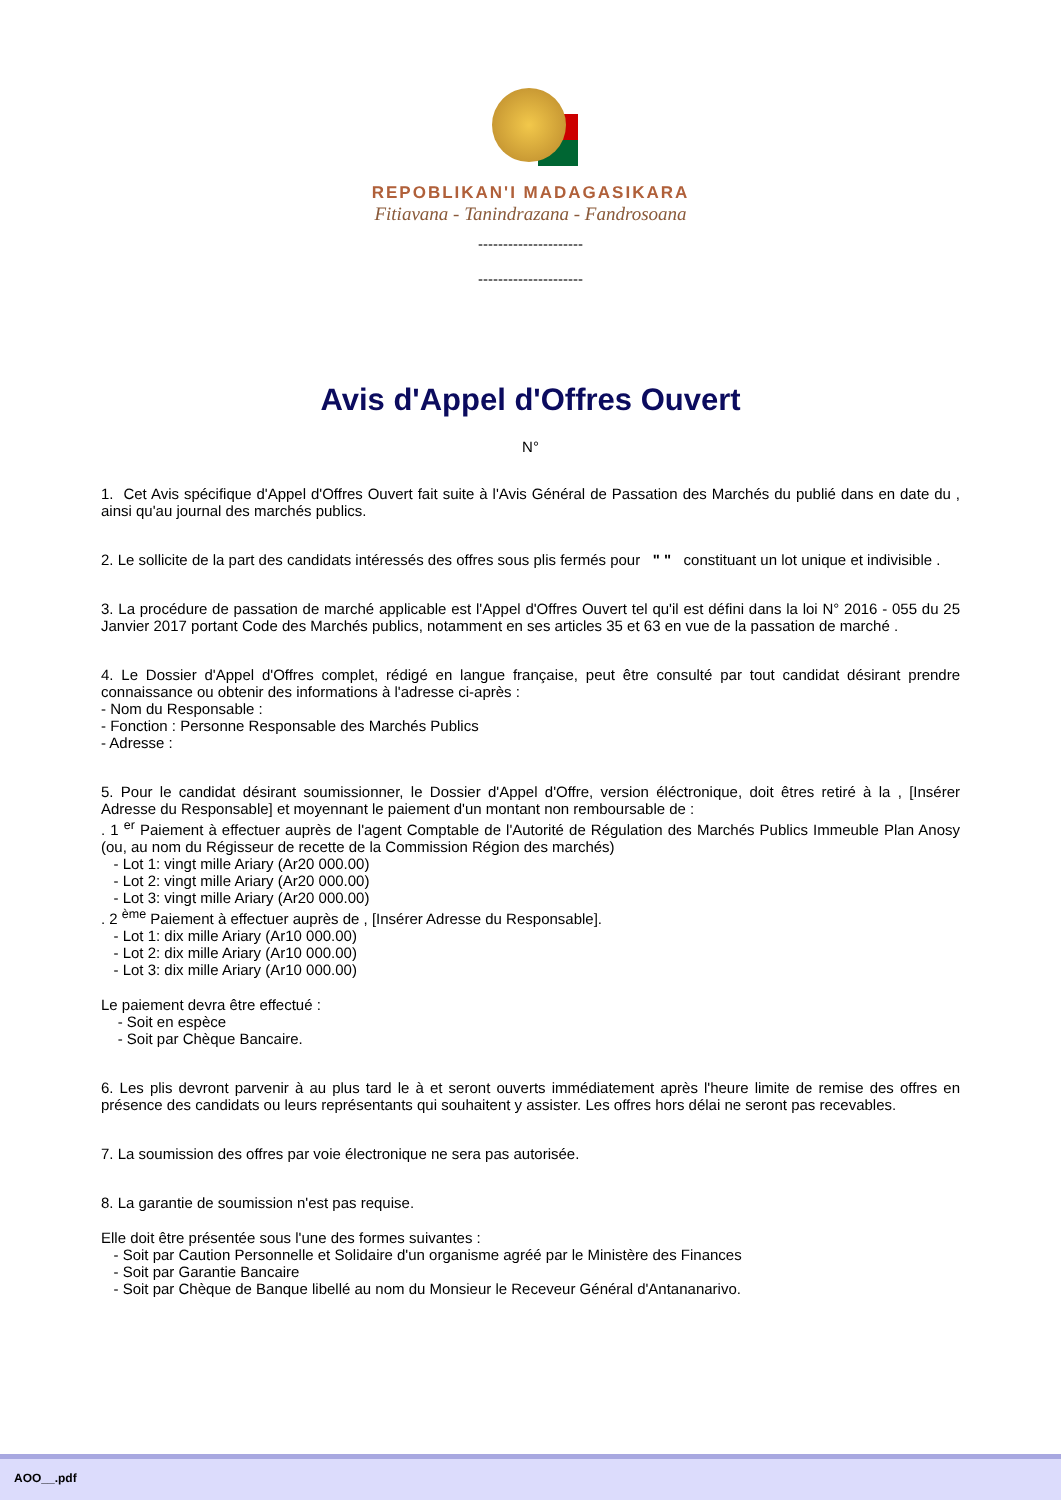REPOBLIKAN'I MADAGASIKARA
Fitiavana - Tanindrazana - Fandrosoana
---------------------
---------------------
Avis d'Appel d'Offres Ouvert
N°
1. Cet Avis spécifique d'Appel d'Offres Ouvert fait suite à l'Avis Général de Passation des Marchés du publié dans en date du , ainsi qu'au journal des marchés publics.
2. Le sollicite de la part des candidats intéressés des offres sous plis fermés pour " " constituant un lot unique et indivisible .
3. La procédure de passation de marché applicable est l'Appel d'Offres Ouvert tel qu'il est défini dans la loi N° 2016 - 055 du 25 Janvier 2017 portant Code des Marchés publics, notamment en ses articles 35 et 63 en vue de la passation de marché .
4. Le Dossier d'Appel d'Offres complet, rédigé en langue française, peut être consulté par tout candidat désirant prendre connaissance ou obtenir des informations à l'adresse ci-après :
- Nom du Responsable :
- Fonction : Personne Responsable des Marchés Publics
- Adresse :
5. Pour le candidat désirant soumissionner, le Dossier d'Appel d'Offre, version éléctronique, doit êtres retiré à la , [Insérer Adresse du Responsable] et moyennant le paiement d'un montant non remboursable de :
. 1 <sup>er</sup> Paiement à effectuer auprès de l'agent Comptable de l'Autorité de Régulation des Marchés Publics Immeuble Plan Anosy (ou, au nom du Régisseur de recette de la Commission Région des marchés)
- Lot 1: vingt mille Ariary (Ar20 000.00)
- Lot 2: vingt mille Ariary (Ar20 000.00)
- Lot 3: vingt mille Ariary (Ar20 000.00)
. 2 <sup>ème</sup> Paiement à effectuer auprès de , [Insérer Adresse du Responsable].
- Lot 1: dix mille Ariary (Ar10 000.00)
- Lot 2: dix mille Ariary (Ar10 000.00)
- Lot 3: dix mille Ariary (Ar10 000.00)
Le paiement devra être effectué :
- Soit en espèce
- Soit par Chèque Bancaire.
6. Les plis devront parvenir à au plus tard le à et seront ouverts immédiatement après l'heure limite de remise des offres en présence des candidats ou leurs représentants qui souhaitent y assister. Les offres hors délai ne seront pas recevables.
7. La soumission des offres par voie électronique ne sera pas autorisée.
8. La garantie de soumission n'est pas requise.
Elle doit être présentée sous l'une des formes suivantes :
- Soit par Caution Personnelle et Solidaire d'un organisme agréé par le Ministère des Finances
- Soit par Garantie Bancaire
- Soit par Chèque de Banque libellé au nom du Monsieur le Receveur Général d'Antananarivo.
AOO__.pdf